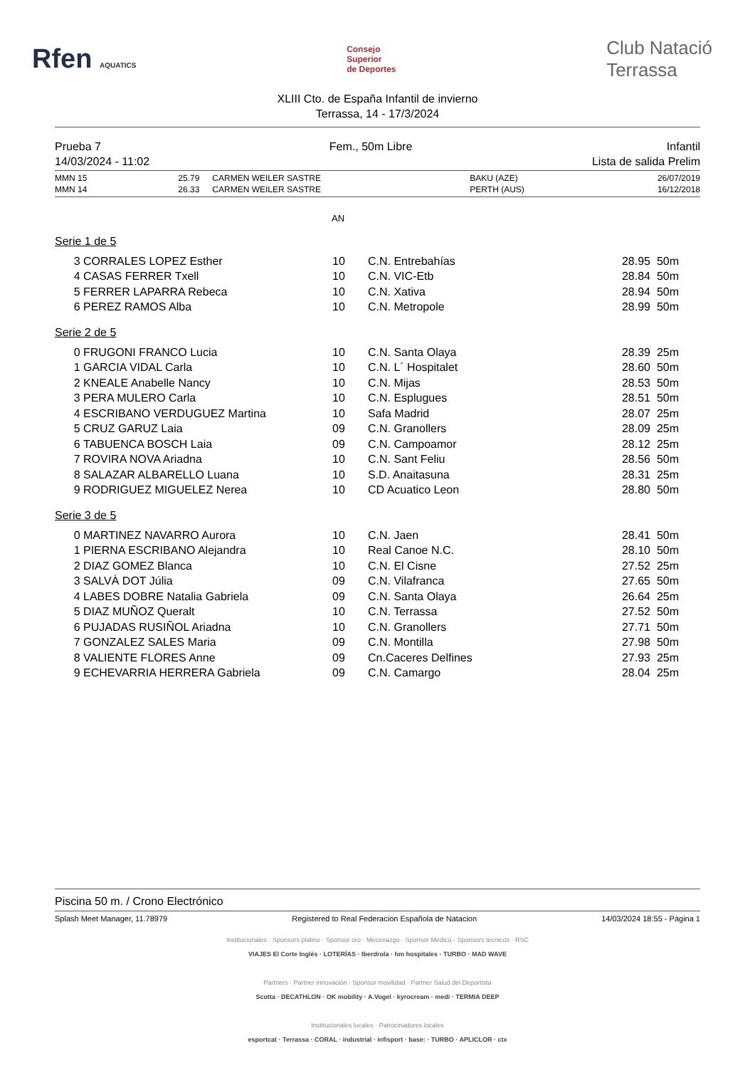Rfen AQUATICS
Consejo
Superior
de Deportes
Club Natació
Terrassa
XLIII Cto. de España Infantil de invierno
Terrassa, 14 - 17/3/2024
Prueba 7
14/03/2024 - 11:02 Fem., 50m Libre Infantil
Lista de salida Prelim
| MMN 15 | 25.79 | CARMEN WEILER SASTRE | BAKU (AZE) | 26/07/2019 |
| MMN 14 | 26.33 | CARMEN WEILER SASTRE | PERTH (AUS) | 16/12/2018 |
AN
Serie 1 de 5
| 3 | CORRALES LOPEZ Esther | 10 | C.N. Entrebahías | 28.95 | 50m |
| 4 | CASAS FERRER Txell | 10 | C.N. VIC-Etb | 28.84 | 50m |
| 5 | FERRER LAPARRA Rebeca | 10 | C.N. Xativa | 28.94 | 50m |
| 6 | PEREZ RAMOS Alba | 10 | C.N. Metropole | 28.99 | 50m |
Serie 2 de 5
| 0 | FRUGONI FRANCO Lucia | 10 | C.N. Santa Olaya | 28.39 | 25m |
| 1 | GARCIA VIDAL Carla | 10 | C.N. L´ Hospitalet | 28.60 | 50m |
| 2 | KNEALE Anabelle Nancy | 10 | C.N. Mijas | 28.53 | 50m |
| 3 | PERA MULERO Carla | 10 | C.N. Esplugues | 28.51 | 50m |
| 4 | ESCRIBANO VERDUGUEZ Martina | 10 | Safa Madrid | 28.07 | 25m |
| 5 | CRUZ GARUZ Laia | 09 | C.N. Granollers | 28.09 | 25m |
| 6 | TABUENCA BOSCH Laia | 09 | C.N. Campoamor | 28.12 | 25m |
| 7 | ROVIRA NOVA Ariadna | 10 | C.N. Sant Feliu | 28.56 | 50m |
| 8 | SALAZAR ALBARELLO Luana | 10 | S.D. Anaitasuna | 28.31 | 25m |
| 9 | RODRIGUEZ MIGUELEZ Nerea | 10 | CD Acuatico Leon | 28.80 | 50m |
Serie 3 de 5
| 0 | MARTINEZ NAVARRO Aurora | 10 | C.N. Jaen | 28.41 | 50m |
| 1 | PIERNA ESCRIBANO Alejandra | 10 | Real Canoe N.C. | 28.10 | 50m |
| 2 | DIAZ GOMEZ Blanca | 10 | C.N. El Cisne | 27.52 | 25m |
| 3 | SALVÀ DOT Júlia | 09 | C.N. Vilafranca | 27.65 | 50m |
| 4 | LABES DOBRE Natalia Gabriela | 09 | C.N. Santa Olaya | 26.64 | 25m |
| 5 | DIAZ MUÑOZ Queralt | 10 | C.N. Terrassa | 27.52 | 50m |
| 6 | PUJADAS RUSIÑOL Ariadna | 10 | C.N. Granollers | 27.71 | 50m |
| 7 | GONZALEZ SALES Maria | 09 | C.N. Montilla | 27.98 | 50m |
| 8 | VALIENTE FLORES Anne | 09 | Cn.Caceres Delfines | 27.93 | 25m |
| 9 | ECHEVARRIA HERRERA Gabriela | 09 | C.N. Camargo | 28.04 | 25m |
Piscina 50 m. / Crono Electrónico
Splash Meet Manager, 11.78979 Registered to Real Federacion Española de Natacion 14/03/2024 18:55 - Página 1
Institucionales · Sponsors platino · Sponsor oro · Mecenazgo · Sponsor Médico · Sponsors técnicos · RSC
VIAJES El Corte Inglés · LOTERÍAS · Iberdrola · hm hospitales · TURBO · MAD WAVE
Partners · Partner innovación · Sponsor movilidad · Partner Salud del Deportista
Scotta · DECATHLON · OK mobility · A.Vogel · kyrocream · medi · TERMIA DEEP
Institucionales locales · Patrocinadores locales
esportcat · Terrassa · CORAL · industrial · infisport · base: · TURBO · APLICLOR · ctx